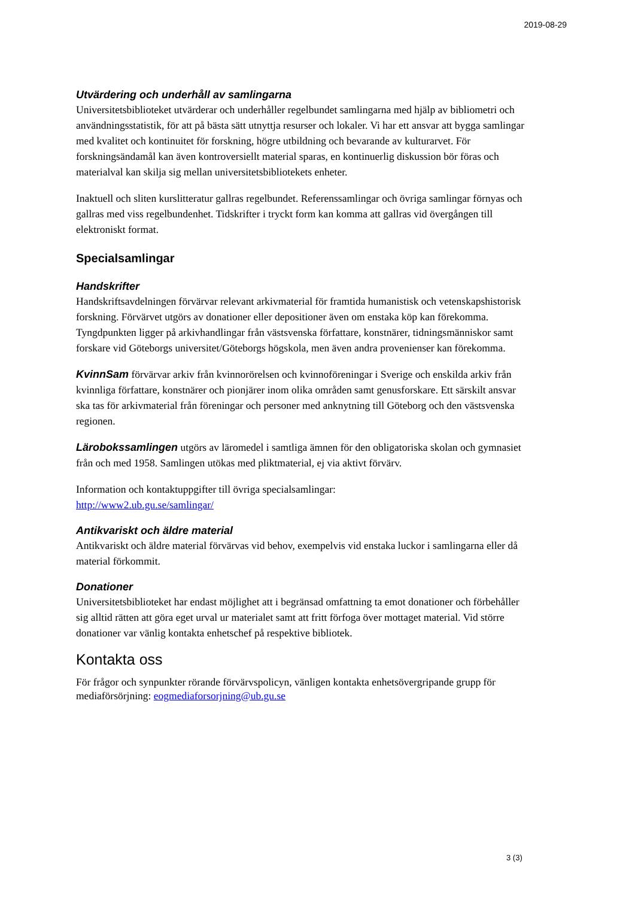2019-08-29
Utvärdering och underhåll av samlingarna
Universitetsbiblioteket utvärderar och underhåller regelbundet samlingarna med hjälp av bibliometri och användningsstatistik, för att på bästa sätt utnyttja resurser och lokaler. Vi har ett ansvar att bygga samlingar med kvalitet och kontinuitet för forskning, högre utbildning och bevarande av kulturarvet. För forskningsändamål kan även kontroversiellt material sparas, en kontinuerlig diskussion bör föras och materialval kan skilja sig mellan universitetsbibliotekets enheter.
Inaktuell och sliten kurslitteratur gallras regelbundet. Referenssamlingar och övriga samlingar förnyas och gallras med viss regelbundenhet. Tidskrifter i tryckt form kan komma att gallras vid övergången till elektroniskt format.
Specialsamlingar
Handskrifter
Handskriftsavdelningen förvärvar relevant arkivmaterial för framtida humanistisk och vetenskapshistorisk forskning. Förvärvet utgörs av donationer eller depositioner även om enstaka köp kan förekomma. Tyngdpunkten ligger på arkivhandlingar från västsvenska författare, konstnärer, tidningsmänniskor samt forskare vid Göteborgs universitet/Göteborgs högskola, men även andra provenienser kan förekomma.
KvinnSam förvärvar arkiv från kvinnorörelsen och kvinnoföreningar i Sverige och enskilda arkiv från kvinnliga författare, konstnärer och pionjärer inom olika områden samt genusforskare. Ett särskilt ansvar ska tas för arkivmaterial från föreningar och personer med anknytning till Göteborg och den västsvenska regionen.
Lärobokssamlingen utgörs av läromedel i samtliga ämnen för den obligatoriska skolan och gymnasiet från och med 1958. Samlingen utökas med pliktmaterial, ej via aktivt förvärv.
Information och kontaktuppgifter till övriga specialsamlingar:
http://www2.ub.gu.se/samlingar/
Antikvariskt och äldre material
Antikvariskt och äldre material förvärvas vid behov, exempelvis vid enstaka luckor i samlingarna eller då material förkommit.
Donationer
Universitetsbiblioteket har endast möjlighet att i begränsad omfattning ta emot donationer och förbehåller sig alltid rätten att göra eget urval ur materialet samt att fritt förfoga över mottaget material. Vid större donationer var vänlig kontakta enhetschef på respektive bibliotek.
Kontakta oss
För frågor och synpunkter rörande förvärvspolicyn, vänligen kontakta enhetsövergripande grupp för mediaförsörjning: eogmediaforsorjning@ub.gu.se
3 (3)